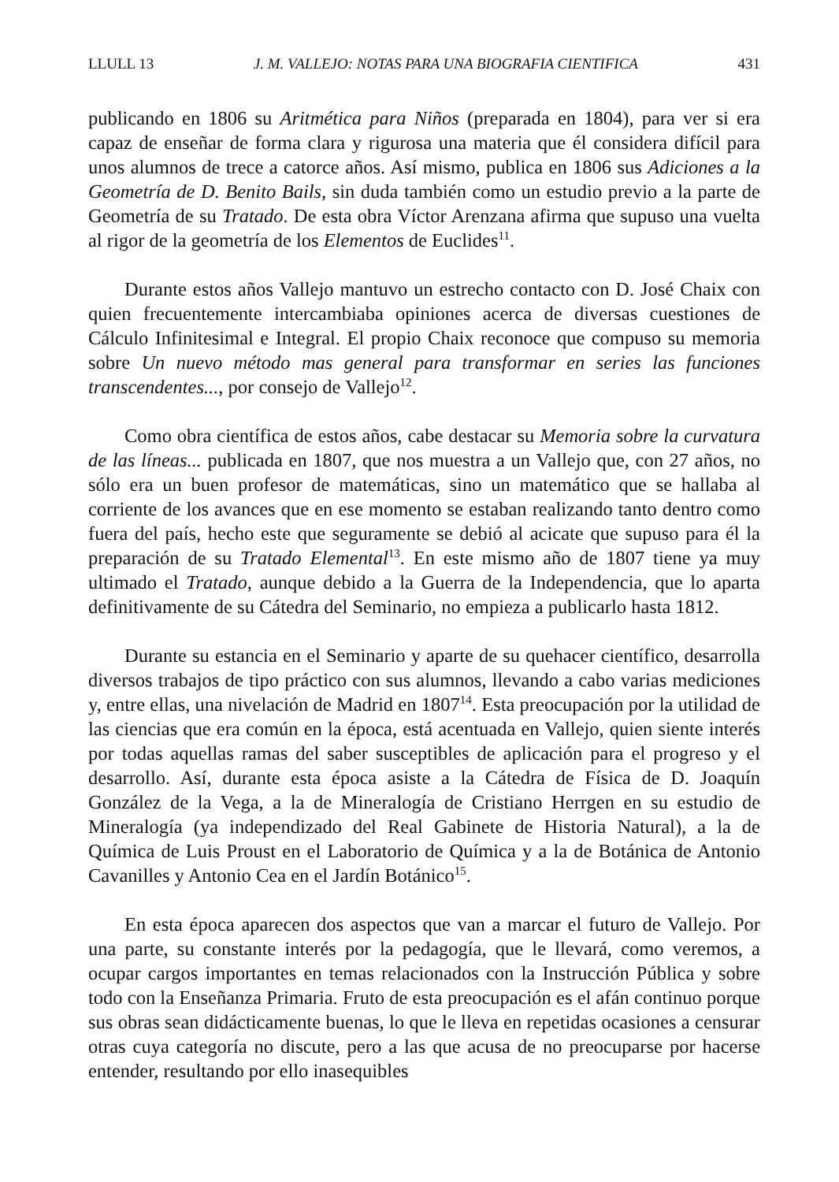LLULL 13 J. M. VALLEJO: NOTAS PARA UNA BIOGRAFIA CIENTIFICA 431
publicando en 1806 su Aritmética para Niños (preparada en 1804), para ver si era capaz de enseñar de forma clara y rigurosa una materia que él considera difícil para unos alumnos de trece a catorce años. Así mismo, publica en 1806 sus Adiciones a la Geometría de D. Benito Bails, sin duda también como un estudio previo a la parte de Geometría de su Tratado. De esta obra Víctor Arenzana afirma que supuso una vuelta al rigor de la geometría de los Elementos de Euclides<sup>11</sup>.
Durante estos años Vallejo mantuvo un estrecho contacto con D. José Chaix con quien frecuentemente intercambiaba opiniones acerca de diversas cuestiones de Cálculo Infinitesimal e Integral. El propio Chaix reconoce que compuso su memoria sobre Un nuevo método mas general para transformar en series las funciones transcendentes..., por consejo de Vallejo<sup>12</sup>.
Como obra científica de estos años, cabe destacar su Memoria sobre la curvatura de las líneas... publicada en 1807, que nos muestra a un Vallejo que, con 27 años, no sólo era un buen profesor de matemáticas, sino un matemático que se hallaba al corriente de los avances que en ese momento se estaban realizando tanto dentro como fuera del país, hecho este que seguramente se debió al acicate que supuso para él la preparación de su Tratado Elemental<sup>13</sup>. En este mismo año de 1807 tiene ya muy ultimado el Tratado, aunque debido a la Guerra de la Independencia, que lo aparta definitivamente de su Cátedra del Seminario, no empieza a publicarlo hasta 1812.
Durante su estancia en el Seminario y aparte de su quehacer científico, desarrolla diversos trabajos de tipo práctico con sus alumnos, llevando a cabo varias mediciones y, entre ellas, una nivelación de Madrid en 1807<sup>14</sup>. Esta preocupación por la utilidad de las ciencias que era común en la época, está acentuada en Vallejo, quien siente interés por todas aquellas ramas del saber susceptibles de aplicación para el progreso y el desarrollo. Así, durante esta época asiste a la Cátedra de Física de D. Joaquín González de la Vega, a la de Mineralogía de Cristiano Herrgen en su estudio de Mineralogía (ya independizado del Real Gabinete de Historia Natural), a la de Química de Luis Proust en el Laboratorio de Química y a la de Botánica de Antonio Cavanilles y Antonio Cea en el Jardín Botánico<sup>15</sup>.
En esta época aparecen dos aspectos que van a marcar el futuro de Vallejo. Por una parte, su constante interés por la pedagogía, que le llevará, como veremos, a ocupar cargos importantes en temas relacionados con la Instrucción Pública y sobre todo con la Enseñanza Primaria. Fruto de esta preocupación es el afán continuo porque sus obras sean didácticamente buenas, lo que le lleva en repetidas ocasiones a censurar otras cuya categoría no discute, pero a las que acusa de no preocuparse por hacerse entender, resultando por ello inasequibles